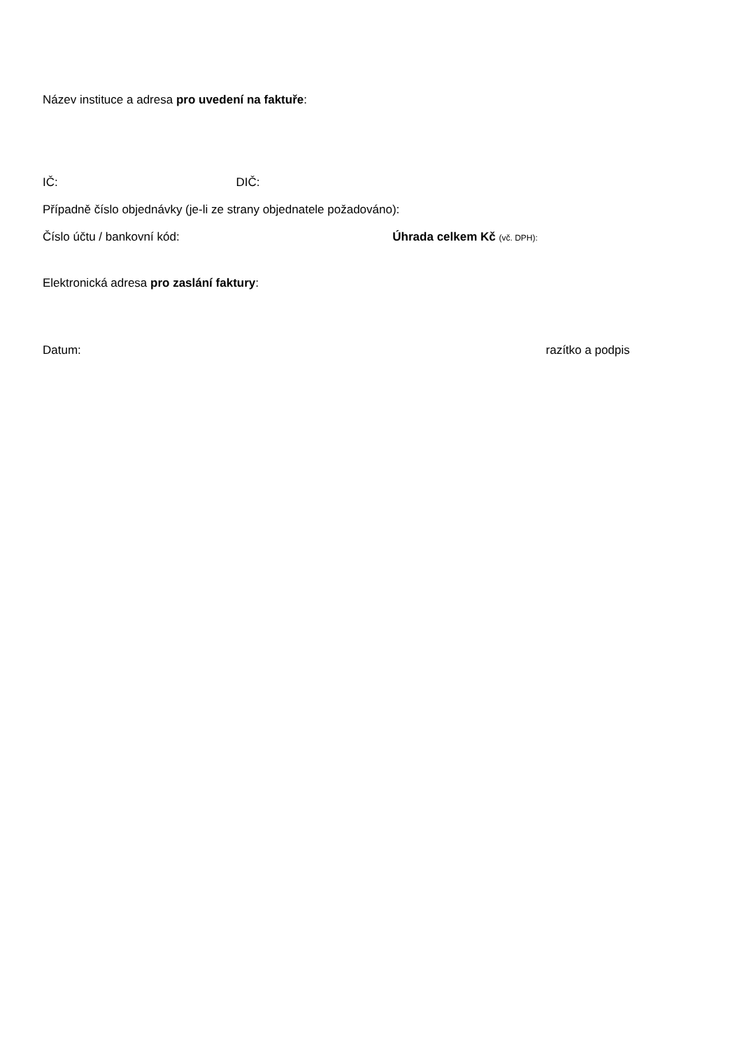Název instituce a adresa pro uvedení na faktuře:
IČ: DIČ:
Případně číslo objednávky (je-li ze strany objednatele požadováno):
Číslo účtu / bankovní kód: Úhrada celkem Kč (vč. DPH):
Elektronická adresa pro zaslání faktury:
Datum: razítko a podpis